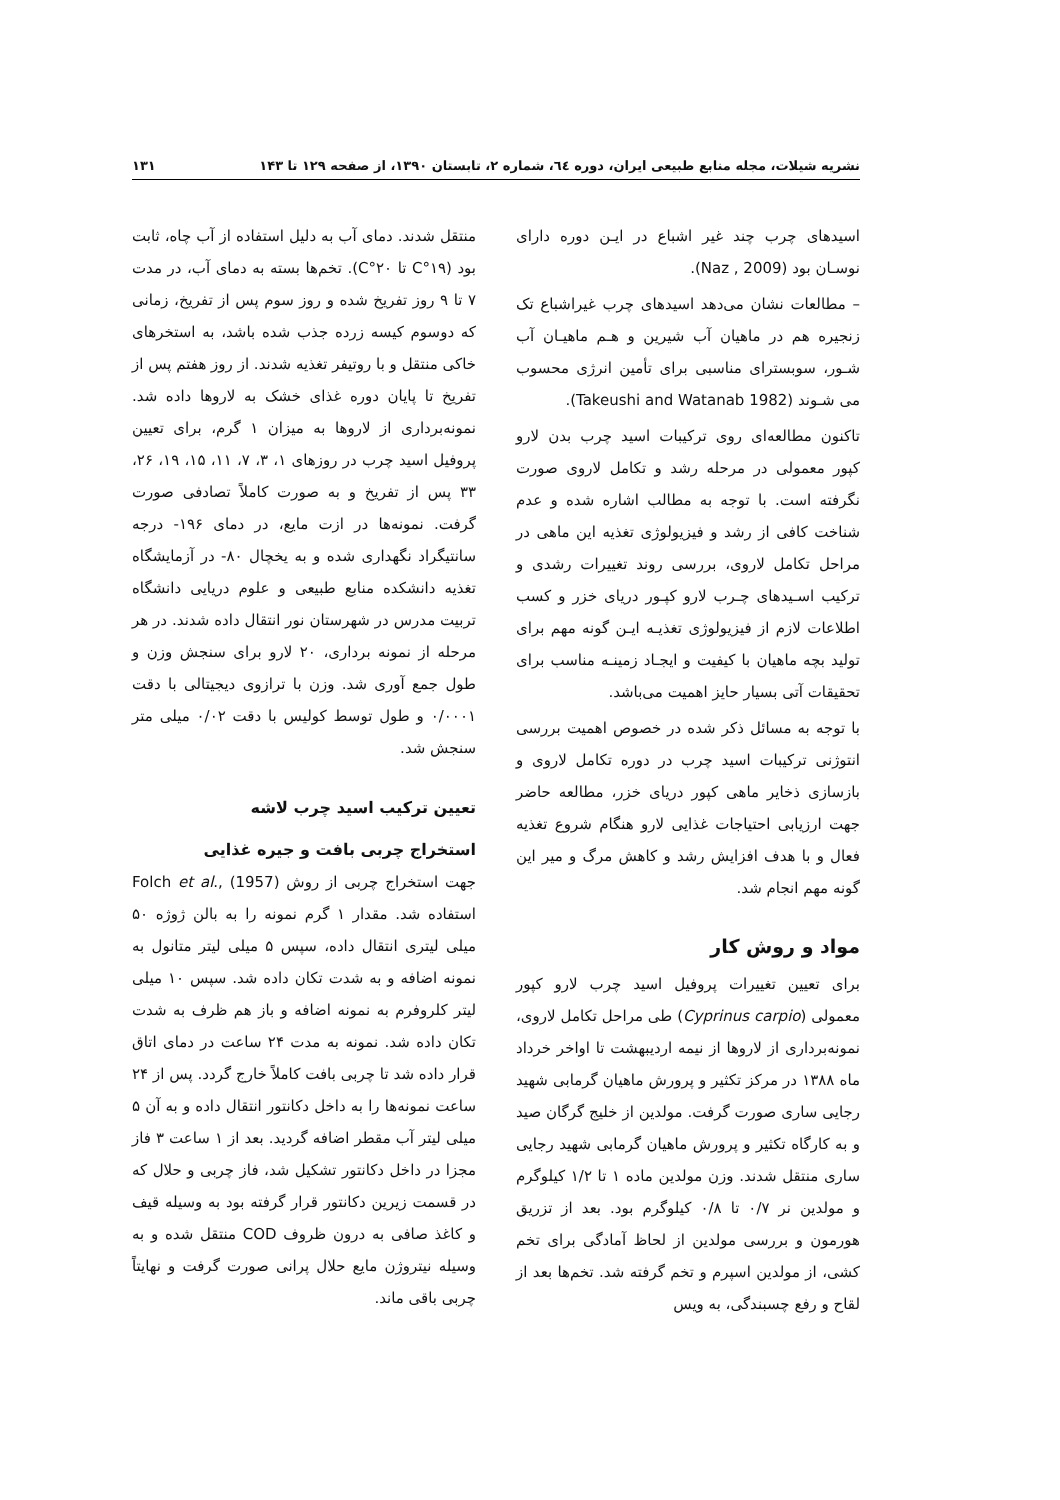نشریه شیلات، مجله منابع طبیعی ایران، دوره ٦٤، شماره ۲، تابستان ۱۳۹۰، از صفحه ۱۲۹ تا ۱۴۳ ۱۳۱
اسیدهای چرب چند غیر اشباع در ایـن دوره دارای نوسـان بود (Naz , 2009).
– مطالعات نشان می‌دهد اسیدهای چرب غیراشباع تک زنجیره هم در ماهیان آب شیرین و هـم ماهیـان آب شـور، سوبسترای مناسبی برای تأمین انرژی محسوب می شـوند (Takeushi and Watanab 1982).
تاکنون مطالعه‌ای روی ترکیبات اسید چرب بدن لارو کپور معمولی در مرحله رشد و تکامل لاروی صورت نگرفته است. با توجه به مطالب اشاره شده و عدم شناخت کافی از رشد و فیزیولوژی تغذیه این ماهی در مراحل تکامل لاروی، بررسی روند تغییرات رشدی و ترکیب اسـیدهای چـرب لارو کپـور دریای خزر و کسب اطلاعات لازم از فیزیولوژی تغذیـه ایـن گونه مهم برای تولید بچه ماهیان با کیفیت و ایجـاد زمینـه مناسب برای تحقیقات آتی بسیار حایز اهمیت می‌باشد.
با توجه به مسائل ذکر شده در خصوص اهمیت بررسی انتوژنی ترکیبات اسید چرب در دوره تکامل لاروی و بازسازی ذخایر ماهی کپور دریای خزر، مطالعه حاضر جهت ارزیابی احتیاجات غذایی لارو هنگام شروع تغذیه فعال و با هدف افزایش رشد و کاهش مرگ و میر این گونه مهم انجام شد.
مواد و روش کار
برای تعیین تغییرات پروفیل اسید چرب لارو کپور معمولی (Cyprinus carpio) طی مراحل تکامل لاروی، نمونه‌برداری از لاروها از نیمه اردیبهشت تا اواخر خرداد ماه ۱۳۸۸ در مرکز تکثیر و پرورش ماهیان گرمابی شهید رجایی ساری صورت گرفت. مولدین از خلیج گرگان صید و به کارگاه تکثیر و پرورش ماهیان گرمابی شهید رجایی ساری منتقل شدند. وزن مولدین ماده ۱ تا ۱/۲ کیلوگرم و مولدین نر ۰/۷ تا ۰/۸ کیلوگرم بود. بعد از تزریق هورمون و بررسی مولدین از لحاظ آمادگی برای تخم کشی، از مولدین اسپرم و تخم گرفته شد. تخم‌ها بعد از لقاح و رفع چسبندگی، به ویس
منتقل شدند. دمای آب به دلیل استفاده از آب چاه، ثابت بود (۱۹°C تا ۲۰°C). تخم‌ها بسته به دمای آب، در مدت ۷ تا ۹ روز تفریخ شده و روز سوم پس از تفریخ، زمانی که دوسوم کیسه زرده جذب شده باشد، به استخرهای خاکی منتقل و با روتیفر تغذیه شدند. از روز هفتم پس از تفریخ تا پایان دوره غذای خشک به لاروها داده شد. نمونه‌برداری از لاروها به میزان ۱ گرم، برای تعیین پروفیل اسید چرب در روزهای ۱، ۳، ۷، ۱۱، ۱۵، ۱۹، ۲۶، ۳۳ پس از تفریخ و به صورت کاملاً تصادفی صورت گرفت. نمونه‌ها در ازت مایع، در دمای ۱۹۶- درجه سانتیگراد نگهداری شده و به یخچال ۸۰- در آزمایشگاه تغذیه دانشکده منابع طبیعی و علوم دریایی دانشگاه تربیت مدرس در شهرستان نور انتقال داده شدند. در هر مرحله از نمونه برداری، ۲۰ لارو برای سنجش وزن و طول جمع آوری شد. وزن با ترازوی دیجیتالی با دقت ۰/۰۰۰۱ و طول توسط کولیس با دقت ۰/۰۲ میلی متر سنجش شد.
تعیین ترکیب اسید چرب لاشه
استخراج چربی بافت و جیره غذایی
جهت استخراج چربی از روش Folch et al., (1957) استفاده شد. مقدار ۱ گرم نمونه را به بالن ژوژه ۵۰ میلی لیتری انتقال داده، سپس ۵ میلی لیتر متانول به نمونه اضافه و به شدت تکان داده شد. سپس ۱۰ میلی لیتر کلروفرم به نمونه اضافه و باز هم ظرف به شدت تکان داده شد. نمونه به مدت ۲۴ ساعت در دمای اتاق قرار داده شد تا چربی بافت کاملاً خارج گردد. پس از ۲۴ ساعت نمونه‌ها را به داخل دکانتور انتقال داده و به آن ۵ میلی لیتر آب مقطر اضافه گردید. بعد از ۱ ساعت ۳ فاز مجزا در داخل دکانتور تشکیل شد، فاز چربی و حلال که در قسمت زیرین دکانتور قرار گرفته بود به وسیله قیف و کاغذ صافی به درون ظروف COD منتقل شده و به وسیله نیتروژن مایع حلال پرانی صورت گرفت و نهایتاً چربی باقی ماند.